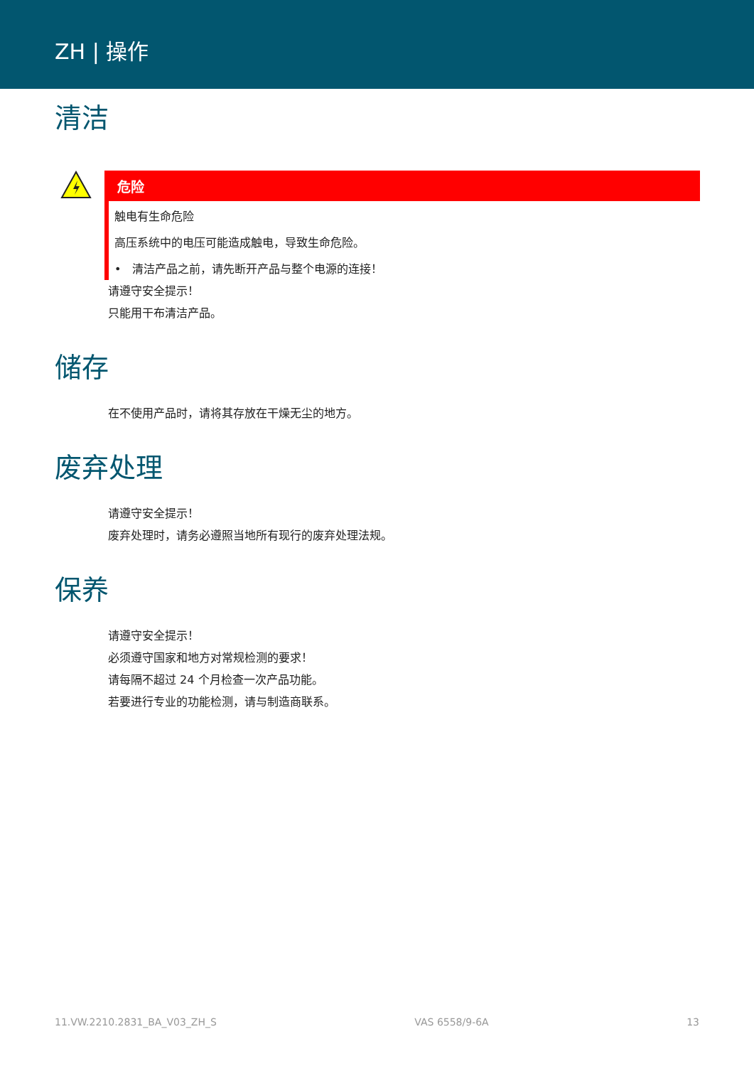ZH | 操作
清洁
危险
触电有生命危险
高压系统中的电压可能造成触电，导致生命危险。
• 清洁产品之前，请先断开产品与整个电源的连接！
请遵守安全提示！
只能用干布清洁产品。
储存
在不使用产品时，请将其存放在干燥无尘的地方。
废弃处理
请遵守安全提示！
废弃处理时，请务必遵照当地所有现行的废弃处理法规。
保养
请遵守安全提示！
必须遵守国家和地方对常规检测的要求！
请每隔不超过 24 个月检查一次产品功能。
若要进行专业的功能检测，请与制造商联系。
11.VW.2210.2831_BA_V03_ZH_S VAS 6558/9-6A 13